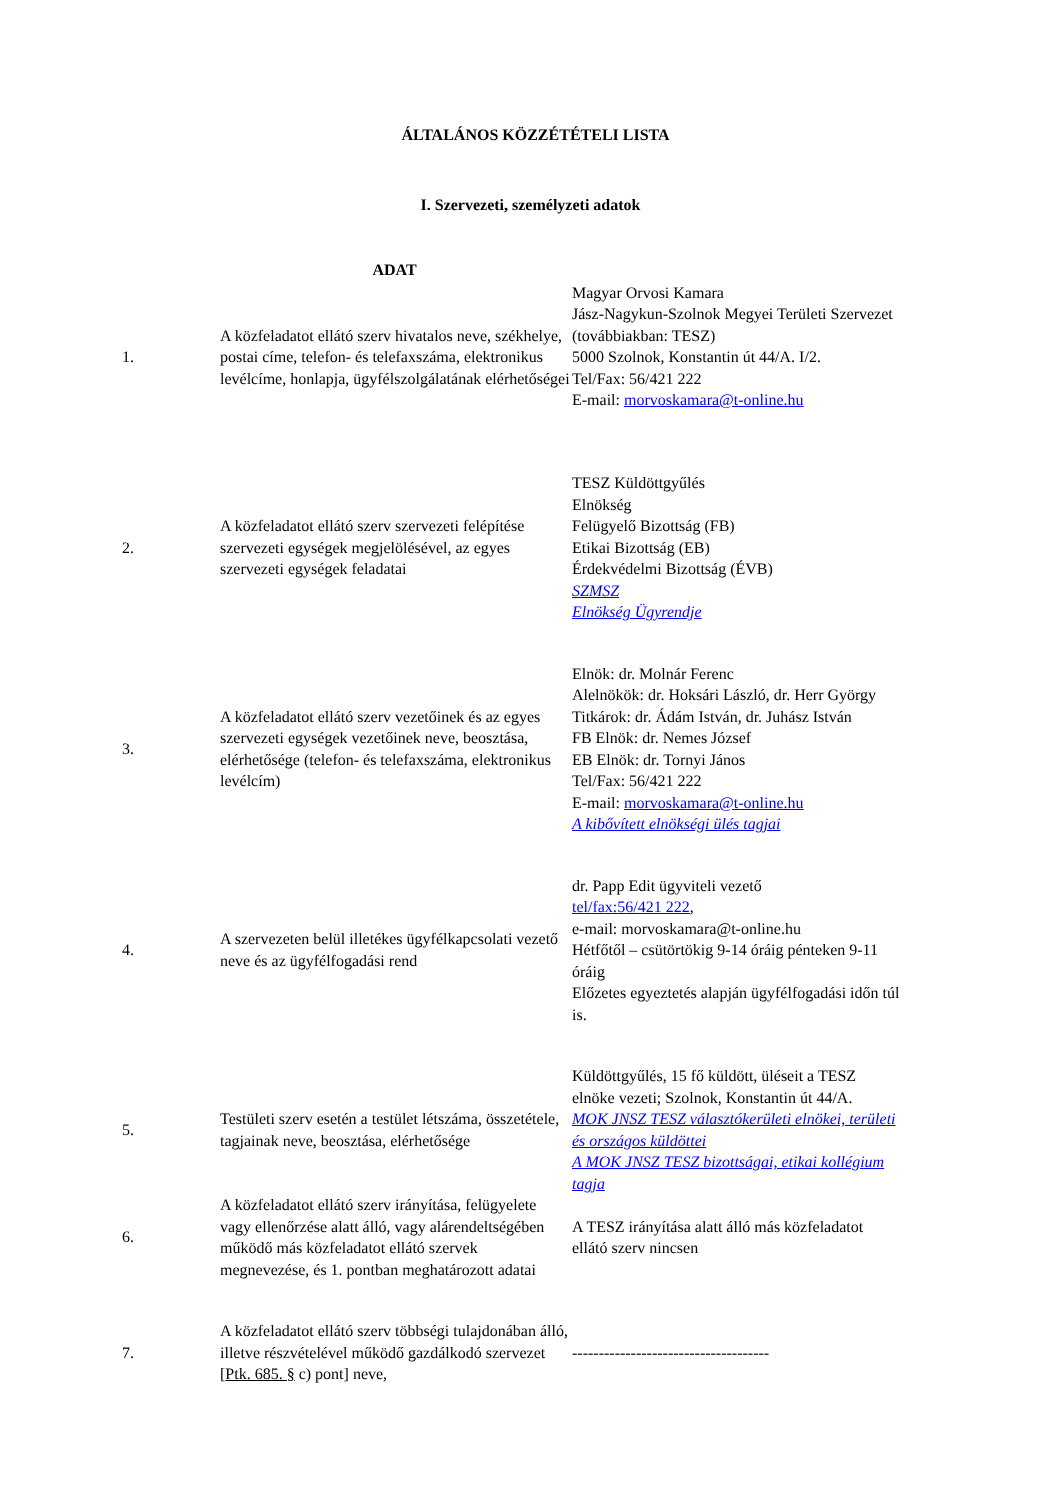ÁLTALÁNOS KÖZZÉTÉTELI LISTA
I. Szervezeti, személyzeti adatok
| | ADAT | |
| --- | --- | --- |
| 1. | A közfeladatot ellátó szerv hivatalos neve, székhelye, postai címe, telefon- és telefaxszáma, elektronikus levélcíme, honlapja, ügyfélszolgálatának elérhetőségei | Magyar Orvosi Kamara Jász-Nagykun-Szolnok Megyei Területi Szervezet (továbbiakban: TESZ) 5000 Szolnok, Konstantin út 44/A. I/2. Tel/Fax: 56/421 222 E-mail: morvoskamara@t-online.hu |
| 2. | A közfeladatot ellátó szerv szervezeti felépítése szervezeti egységek megjelölésével, az egyes szervezeti egységek feladatai | TESZ Küldöttgyűlés Elnökség Felügyelő Bizottság (FB) Etikai Bizottság (EB) Érdekvédelmi Bizottság (ÉVB) SZMSZ Elnökség Ügyrendje |
| 3. | A közfeladatot ellátó szerv vezetőinek és az egyes szervezeti egységek vezetőinek neve, beosztása, elérhetősége (telefon- és telefaxszáma, elektronikus levélcím) | Elnök: dr. Molnár Ferenc Alelnökök: dr. Hoksári László, dr. Herr György Titkárok: dr. Ádám István, dr. Juhász István FB Elnök: dr. Nemes József EB Elnök: dr. Tornyi János Tel/Fax: 56/421 222 E-mail: morvoskamara@t-online.hu A kibővített elnökségi ülés tagjai |
| 4. | A szervezeten belül illetékes ügyfélkapcsolati vezető neve és az ügyfélfogadási rend | dr. Papp Edit ügyviteli vezető tel/fax:56/421 222 , e-mail: morvoskamara@t-online.hu Hétfőtől – csütörtökig 9-14 óráig pénteken 9-11 óráig Előzetes egyeztetés alapján ügyfélfogadási időn túl is. |
| 5. | Testületi szerv esetén a testület létszáma, összetétele, tagjainak neve, beosztása, elérhetősége | Küldöttgyűlés, 15 fő küldött, üléseit a TESZ elnöke vezeti; Szolnok, Konstantin út 44/A. MOK JNSZ TESZ választókerületi elnökei, területi és országos küldöttei A MOK JNSZ TESZ bizottságai, etikai kollégium tagja |
| 6. | A közfeladatot ellátó szerv irányítása, felügyelete vagy ellenőrzése alatt álló, vagy alárendeltségében működő más közfeladatot ellátó szervek megnevezése, és 1. pontban meghatározott adatai | A TESZ irányítása alatt álló más közfeladatot ellátó szerv nincsen |
| 7. | A közfeladatot ellátó szerv többségi tulajdonában álló, illetve részvételével működő gazdálkodó szervezet [ Ptk. 685. § c) pont] neve, | ------------------------------------- |